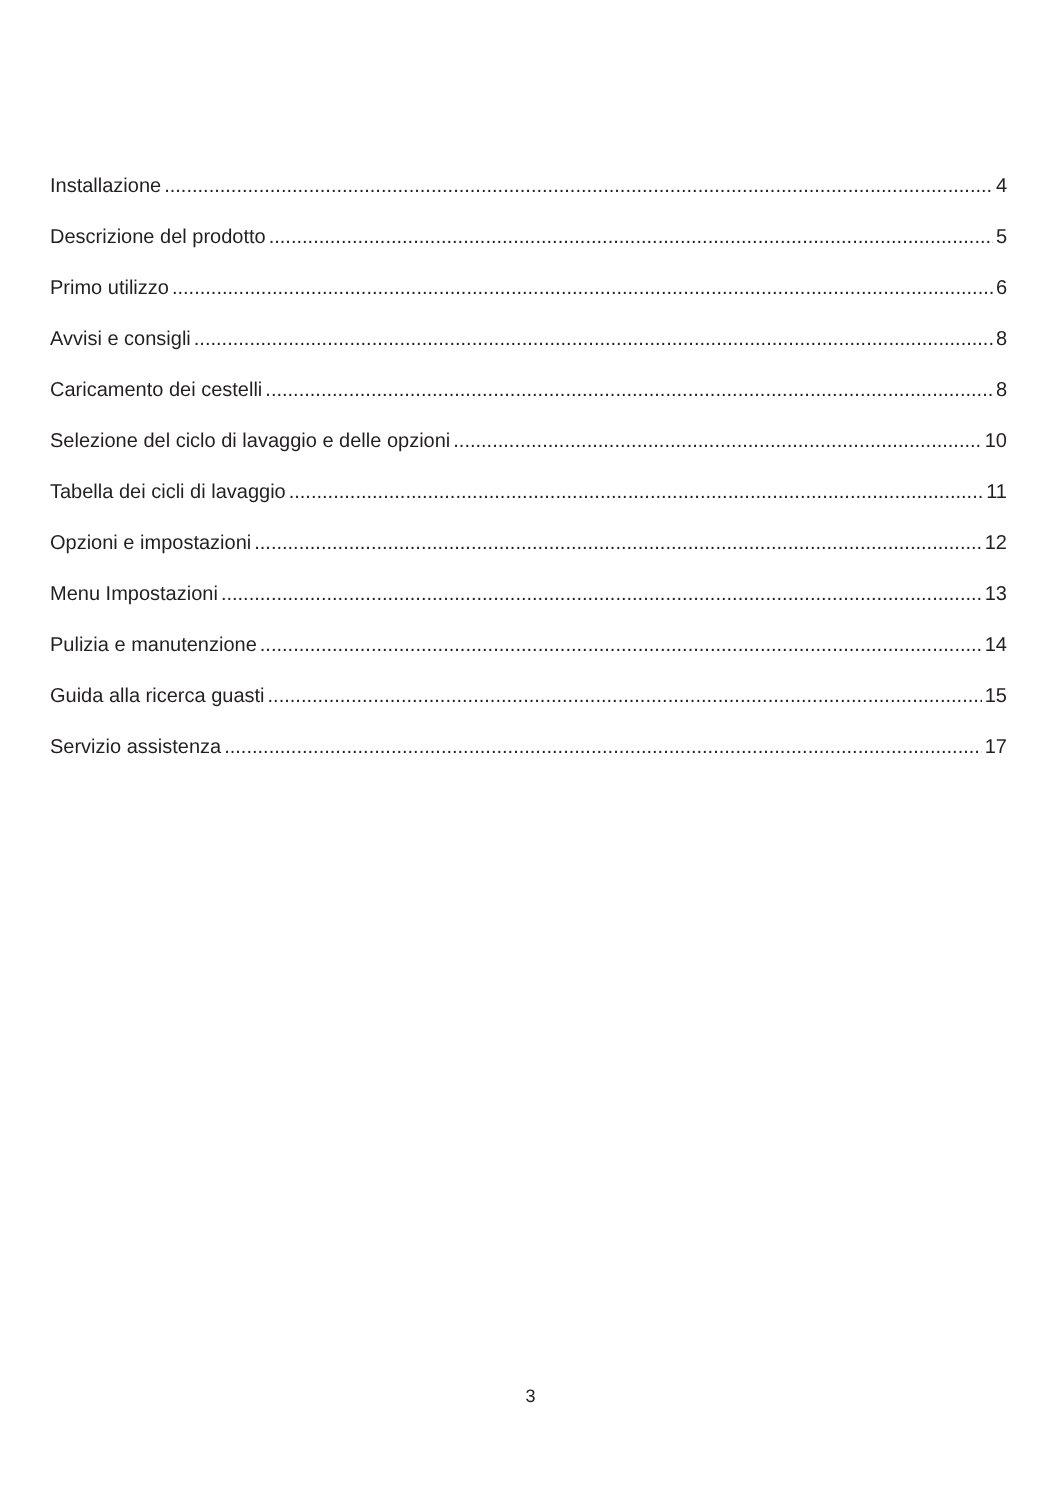Installazione 4
Descrizione del prodotto 5
Primo utilizzo 6
Avvisi e consigli 8
Caricamento dei cestelli 8
Selezione del ciclo di lavaggio e delle opzioni 10
Tabella dei cicli di lavaggio 11
Opzioni e impostazioni 12
Menu Impostazioni 13
Pulizia e manutenzione 14
Guida alla ricerca guasti 15
Servizio assistenza 17
3